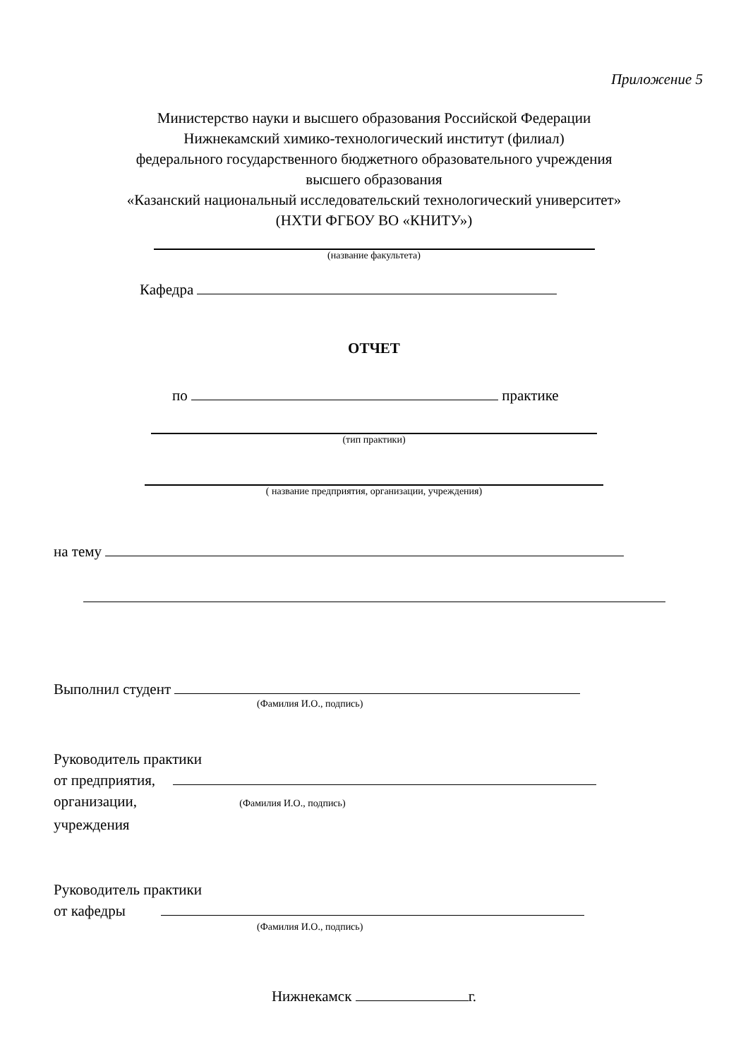Приложение 5
Министерство науки и высшего образования Российской Федерации
Нижнекамский химико-технологический институт (филиал)
федерального государственного бюджетного образовательного учреждения
высшего образования
«Казанский национальный исследовательский технологический университет»
(НХТИ ФГБОУ ВО «КНИТУ»)
(название факультета)
Кафедра
ОТЧЕТ
по практике
(тип практики)
( название предприятия, организации, учреждения)
на тему
Выполнил студент
(Фамилия И.О., подпись)
Руководитель практики
от предприятия,
организации, (Фамилия И.О., подпись)
учреждения
Руководитель практики
от кафедры
(Фамилия И.О., подпись)
Нижнекамск г.